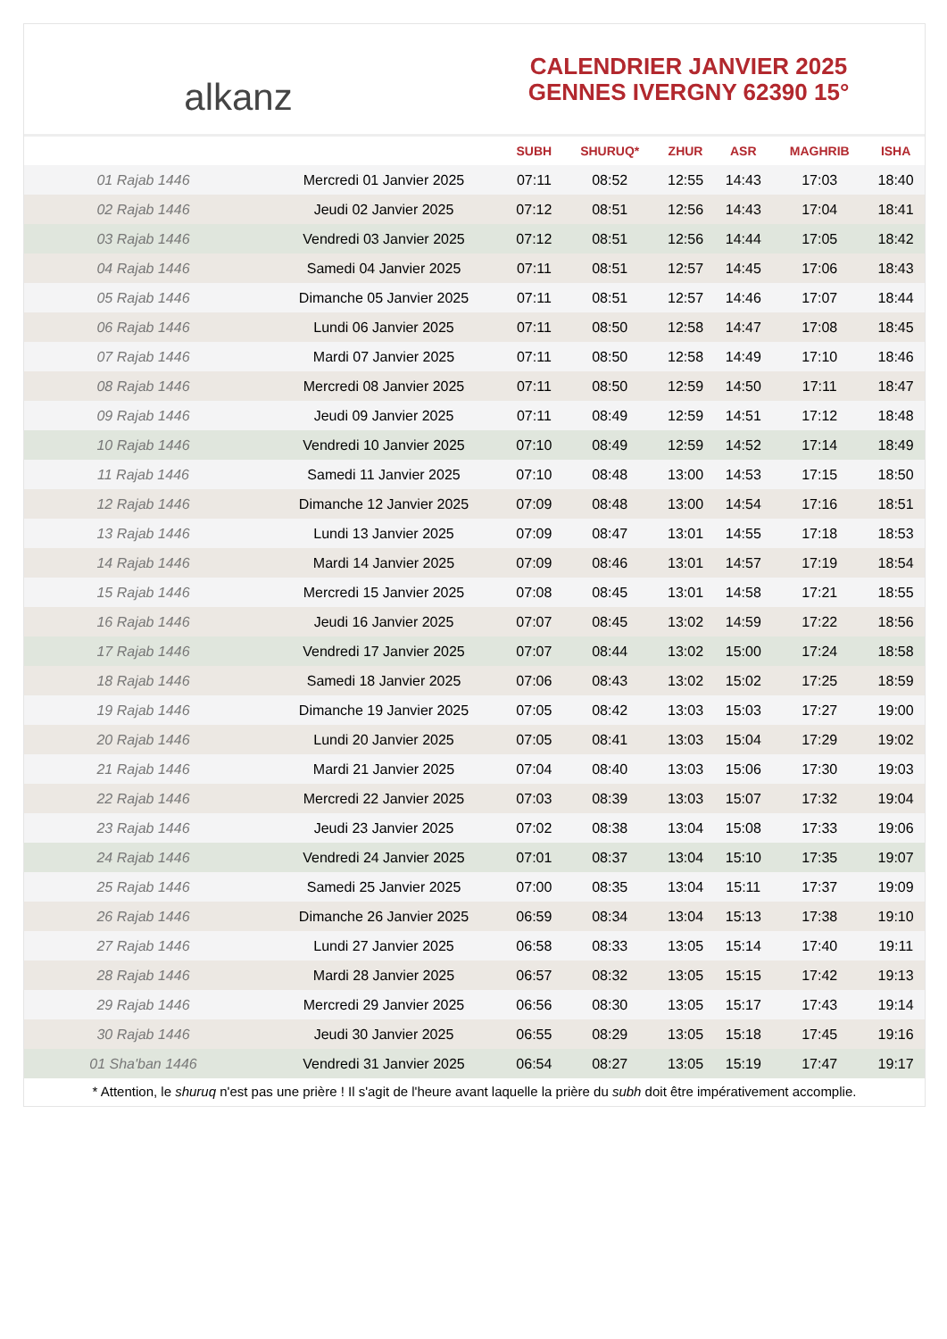alkanz
CALENDRIER JANVIER 2025
GENNES IVERGNY 62390 15°
| | | SUBH | SHURUQ* | ZHUR | ASR | MAGHRIB | ISHA |
| --- | --- | --- | --- | --- | --- | --- | --- |
| 01 Rajab 1446 | Mercredi 01 Janvier 2025 | 07:11 | 08:52 | 12:55 | 14:43 | 17:03 | 18:40 |
| 02 Rajab 1446 | Jeudi 02 Janvier 2025 | 07:12 | 08:51 | 12:56 | 14:43 | 17:04 | 18:41 |
| 03 Rajab 1446 | Vendredi 03 Janvier 2025 | 07:12 | 08:51 | 12:56 | 14:44 | 17:05 | 18:42 |
| 04 Rajab 1446 | Samedi 04 Janvier 2025 | 07:11 | 08:51 | 12:57 | 14:45 | 17:06 | 18:43 |
| 05 Rajab 1446 | Dimanche 05 Janvier 2025 | 07:11 | 08:51 | 12:57 | 14:46 | 17:07 | 18:44 |
| 06 Rajab 1446 | Lundi 06 Janvier 2025 | 07:11 | 08:50 | 12:58 | 14:47 | 17:08 | 18:45 |
| 07 Rajab 1446 | Mardi 07 Janvier 2025 | 07:11 | 08:50 | 12:58 | 14:49 | 17:10 | 18:46 |
| 08 Rajab 1446 | Mercredi 08 Janvier 2025 | 07:11 | 08:50 | 12:59 | 14:50 | 17:11 | 18:47 |
| 09 Rajab 1446 | Jeudi 09 Janvier 2025 | 07:11 | 08:49 | 12:59 | 14:51 | 17:12 | 18:48 |
| 10 Rajab 1446 | Vendredi 10 Janvier 2025 | 07:10 | 08:49 | 12:59 | 14:52 | 17:14 | 18:49 |
| 11 Rajab 1446 | Samedi 11 Janvier 2025 | 07:10 | 08:48 | 13:00 | 14:53 | 17:15 | 18:50 |
| 12 Rajab 1446 | Dimanche 12 Janvier 2025 | 07:09 | 08:48 | 13:00 | 14:54 | 17:16 | 18:51 |
| 13 Rajab 1446 | Lundi 13 Janvier 2025 | 07:09 | 08:47 | 13:01 | 14:55 | 17:18 | 18:53 |
| 14 Rajab 1446 | Mardi 14 Janvier 2025 | 07:09 | 08:46 | 13:01 | 14:57 | 17:19 | 18:54 |
| 15 Rajab 1446 | Mercredi 15 Janvier 2025 | 07:08 | 08:45 | 13:01 | 14:58 | 17:21 | 18:55 |
| 16 Rajab 1446 | Jeudi 16 Janvier 2025 | 07:07 | 08:45 | 13:02 | 14:59 | 17:22 | 18:56 |
| 17 Rajab 1446 | Vendredi 17 Janvier 2025 | 07:07 | 08:44 | 13:02 | 15:00 | 17:24 | 18:58 |
| 18 Rajab 1446 | Samedi 18 Janvier 2025 | 07:06 | 08:43 | 13:02 | 15:02 | 17:25 | 18:59 |
| 19 Rajab 1446 | Dimanche 19 Janvier 2025 | 07:05 | 08:42 | 13:03 | 15:03 | 17:27 | 19:00 |
| 20 Rajab 1446 | Lundi 20 Janvier 2025 | 07:05 | 08:41 | 13:03 | 15:04 | 17:29 | 19:02 |
| 21 Rajab 1446 | Mardi 21 Janvier 2025 | 07:04 | 08:40 | 13:03 | 15:06 | 17:30 | 19:03 |
| 22 Rajab 1446 | Mercredi 22 Janvier 2025 | 07:03 | 08:39 | 13:03 | 15:07 | 17:32 | 19:04 |
| 23 Rajab 1446 | Jeudi 23 Janvier 2025 | 07:02 | 08:38 | 13:04 | 15:08 | 17:33 | 19:06 |
| 24 Rajab 1446 | Vendredi 24 Janvier 2025 | 07:01 | 08:37 | 13:04 | 15:10 | 17:35 | 19:07 |
| 25 Rajab 1446 | Samedi 25 Janvier 2025 | 07:00 | 08:35 | 13:04 | 15:11 | 17:37 | 19:09 |
| 26 Rajab 1446 | Dimanche 26 Janvier 2025 | 06:59 | 08:34 | 13:04 | 15:13 | 17:38 | 19:10 |
| 27 Rajab 1446 | Lundi 27 Janvier 2025 | 06:58 | 08:33 | 13:05 | 15:14 | 17:40 | 19:11 |
| 28 Rajab 1446 | Mardi 28 Janvier 2025 | 06:57 | 08:32 | 13:05 | 15:15 | 17:42 | 19:13 |
| 29 Rajab 1446 | Mercredi 29 Janvier 2025 | 06:56 | 08:30 | 13:05 | 15:17 | 17:43 | 19:14 |
| 30 Rajab 1446 | Jeudi 30 Janvier 2025 | 06:55 | 08:29 | 13:05 | 15:18 | 17:45 | 19:16 |
| 01 Sha'ban 1446 | Vendredi 31 Janvier 2025 | 06:54 | 08:27 | 13:05 | 15:19 | 17:47 | 19:17 |
* Attention, le shuruq n'est pas une prière ! Il s'agit de l'heure avant laquelle la prière du subh doit être impérativement accomplie.